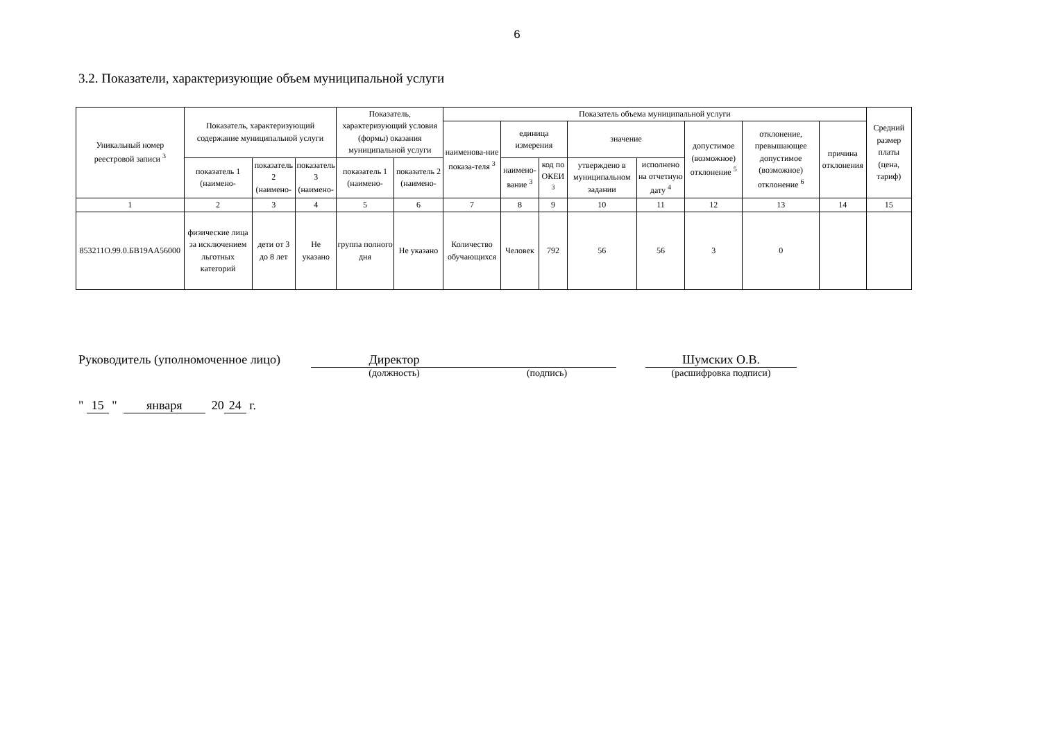6
3.2. Показатели, характеризующие объем муниципальной услуги
| Уникальный номер реестровой записи <sup>3</sup> | Показатель, характеризующий содержание муниципальной услуги | | | Показатель, характеризующий условия (формы) оказания муниципальной услуги | | Показатель объема муниципальной услуги | | | | | | | | Средний размер платы (цена, тариф) |
| --- | --- | --- | --- | --- | --- | --- | --- | --- | --- | --- | --- | --- | --- | --- |
| | | | | | | наименова-ние показа-теля <sup>3</sup> | единица измерения | | значение | | допустимое (возможное) отклонение <sup>5</sup> | отклонение, превышающее допустимое (возможное) отклонение <sup>6</sup> | причина отклонения | |
| | показатель 1 (наимено- | показатель 2 (наимено- | показатель 3 (наимено- | показатель 1 (наимено- | показатель 2 (наимено- | | наимено-вание <sup>3</sup> | код по ОКЕИ <sup>3</sup> | утверждено в муниципальном задании | исполнено на отчетную дату <sup>4</sup> | | | | |
| 1 | 2 | 3 | 4 | 5 | 6 | 7 | 8 | 9 | 10 | 11 | 12 | 13 | 14 | 15 |
| 853211О.99.0.БВ19АА56000 | физические лица за исключением льготных категорий | дети от 3 до 8 лет | Не указано | группа полного дня | Не указано | Количество обучающихся | Человек | 792 | 56 | 56 | 3 | 0 | | |
Руководитель (уполномоченное лицо)
Директор
(должность)
(подпись)
Шумских О.В.
(расшифровка подписи)
" 15 " января 20 24 г.